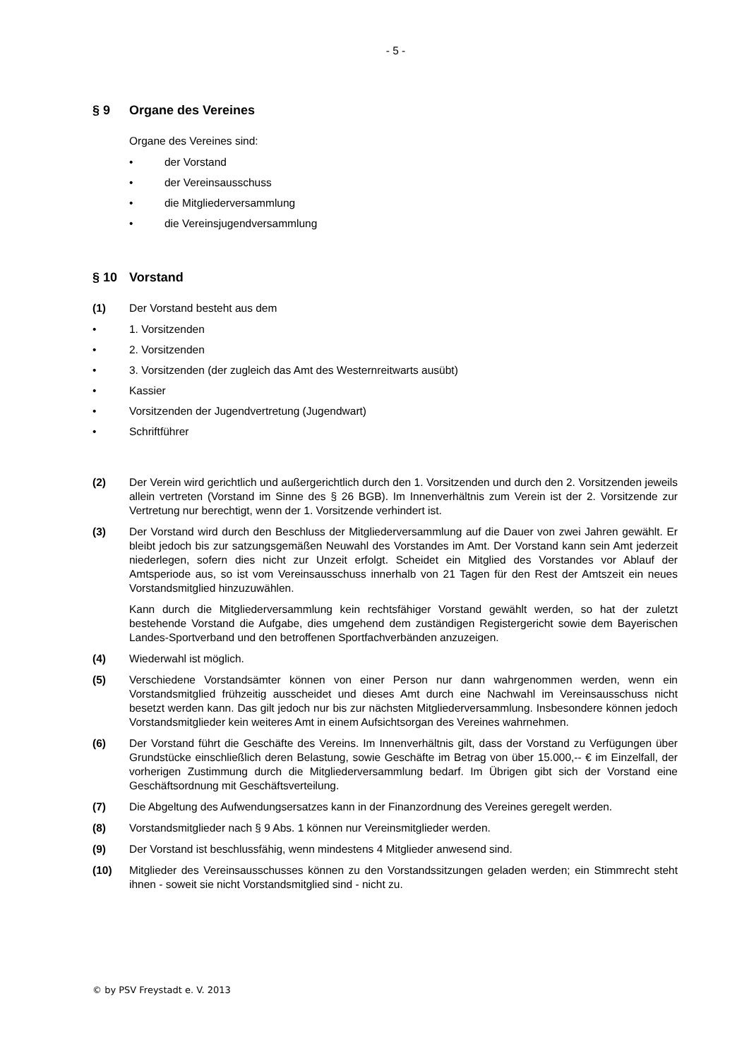- 5 -
§ 9 Organe des Vereines
Organe des Vereines sind:
• der Vorstand
• der Vereinsausschuss
• die Mitgliederversammlung
• die Vereinsjugendversammlung
§ 10 Vorstand
(1) Der Vorstand besteht aus dem
• 1. Vorsitzenden
• 2. Vorsitzenden
• 3. Vorsitzenden (der zugleich das Amt des Westernreitwarts ausübt)
• Kassier
• Vorsitzenden der Jugendvertretung (Jugendwart)
• Schriftführer
(2) Der Verein wird gerichtlich und außergerichtlich durch den 1. Vorsitzenden und durch den 2. Vorsitzenden jeweils allein vertreten (Vorstand im Sinne des § 26 BGB). Im Innenverhältnis zum Verein ist der 2. Vorsitzende zur Vertretung nur berechtigt, wenn der 1. Vorsitzende verhindert ist.
(3) Der Vorstand wird durch den Beschluss der Mitgliederversammlung auf die Dauer von zwei Jahren gewählt. Er bleibt jedoch bis zur satzungsgemäßen Neuwahl des Vorstandes im Amt. Der Vorstand kann sein Amt jederzeit niederlegen, sofern dies nicht zur Unzeit erfolgt. Scheidet ein Mitglied des Vorstandes vor Ablauf der Amtsperiode aus, so ist vom Vereinsausschuss innerhalb von 21 Tagen für den Rest der Amtszeit ein neues Vorstandsmitglied hinzuzuwählen.
Kann durch die Mitgliederversammlung kein rechtsfähiger Vorstand gewählt werden, so hat der zuletzt bestehende Vorstand die Aufgabe, dies umgehend dem zuständigen Registergericht sowie dem Bayerischen Landes-Sportverband und den betroffenen Sportfachverbänden anzuzeigen.
(4) Wiederwahl ist möglich.
(5) Verschiedene Vorstandsämter können von einer Person nur dann wahrgenommen werden, wenn ein Vorstandsmitglied frühzeitig ausscheidet und dieses Amt durch eine Nachwahl im Vereinsausschuss nicht besetzt werden kann. Das gilt jedoch nur bis zur nächsten Mitgliederversammlung. Insbesondere können jedoch Vorstandsmitglieder kein weiteres Amt in einem Aufsichtsorgan des Vereines wahrnehmen.
(6) Der Vorstand führt die Geschäfte des Vereins. Im Innenverhältnis gilt, dass der Vorstand zu Verfügungen über Grundstücke einschließlich deren Belastung, sowie Geschäfte im Betrag von über 15.000,-- € im Einzelfall, der vorherigen Zustimmung durch die Mitgliederversammlung bedarf. Im Übrigen gibt sich der Vorstand eine Geschäftsordnung mit Geschäftsverteilung.
(7) Die Abgeltung des Aufwendungsersatzes kann in der Finanzordnung des Vereines geregelt werden.
(8) Vorstandsmitglieder nach § 9 Abs. 1 können nur Vereinsmitglieder werden.
(9) Der Vorstand ist beschlussfähig, wenn mindestens 4 Mitglieder anwesend sind.
(10) Mitglieder des Vereinsausschusses können zu den Vorstandssitzungen geladen werden; ein Stimmrecht steht ihnen - soweit sie nicht Vorstandsmitglied sind - nicht zu.
© by PSV Freystadt e. V. 2013